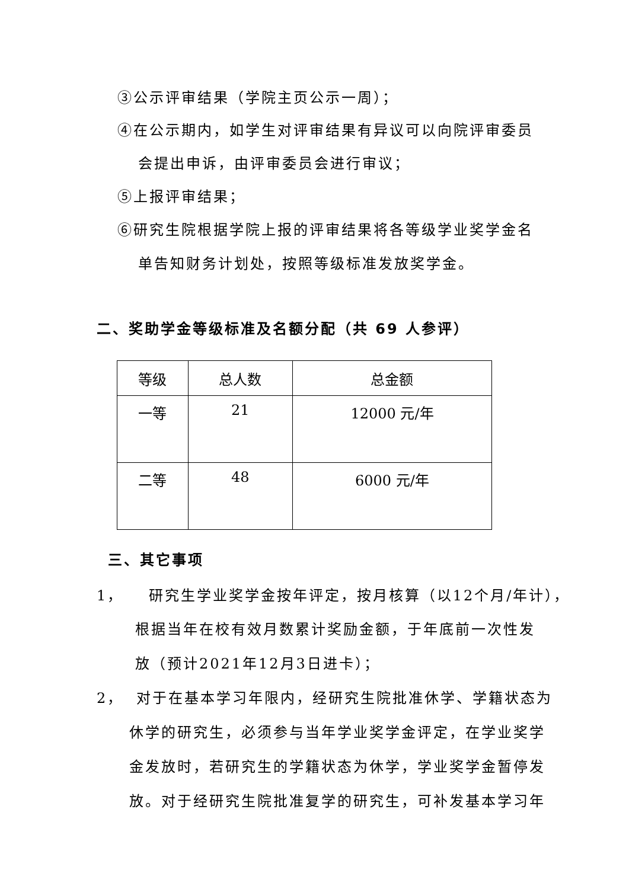③公示评审结果（学院主页公示一周）；
④在公示期内，如学生对评审结果有异议可以向院评审委员
会提出申诉，由评审委员会进行审议；
⑤上报评审结果；
⑥研究生院根据学院上报的评审结果将各等级学业奖学金名
单告知财务计划处，按照等级标准发放奖学金。
二、奖助学金等级标准及名额分配（共 69 人参评）
| 等级 | 总人数 | 总金额 |
| --- | --- | --- |
| 一等 | 21 | 12000 元/年 |
| 二等 | 48 | 6000 元/年 |
三、其它事项
1， 研究生学业奖学金按年评定，按月核算（以12个月/年计），
根据当年在校有效月数累计奖励金额，于年底前一次性发
放（预计2021年12月3日进卡）；
2， 对于在基本学习年限内，经研究生院批准休学、学籍状态为
休学的研究生，必须参与当年学业奖学金评定，在学业奖学
金发放时，若研究生的学籍状态为休学，学业奖学金暂停发
放。对于经研究生院批准复学的研究生，可补发基本学习年